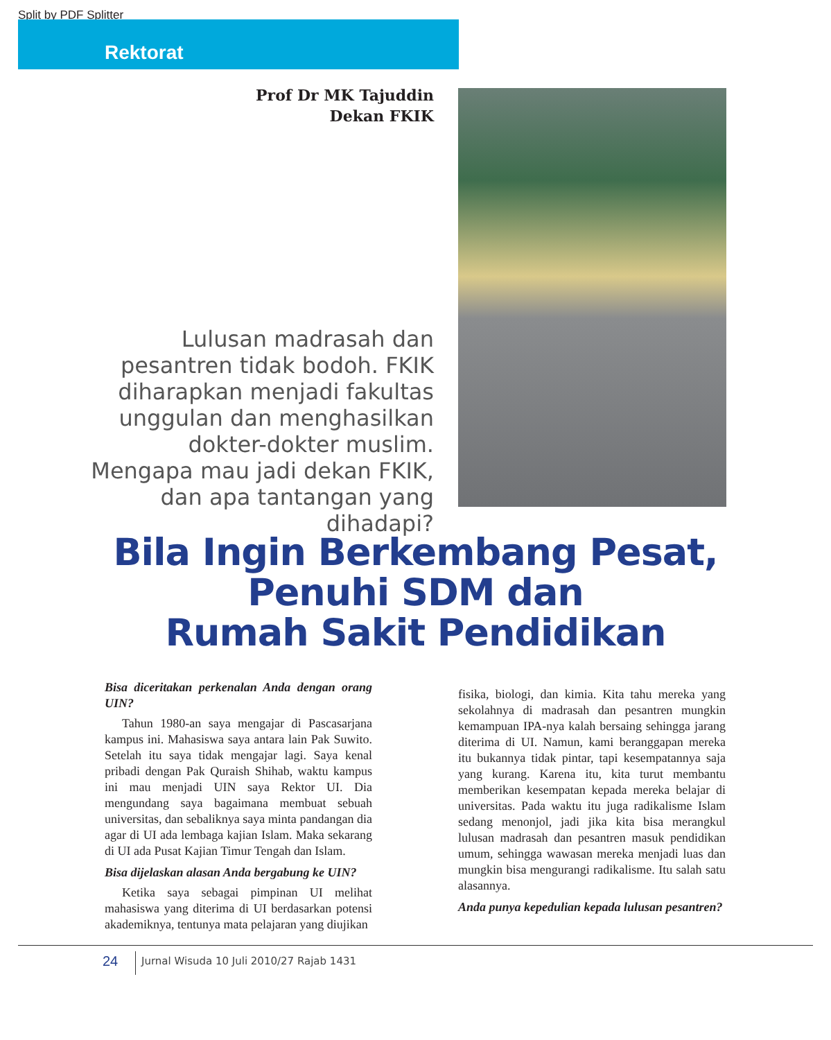Split by PDF Splitter
Rektorat
Prof Dr MK Tajuddin
Dekan FKIK
Lulusan madrasah dan pesantren tidak bodoh. FKIK diharapkan menjadi fakultas unggulan dan menghasilkan dokter-dokter muslim. Mengapa mau jadi dekan FKIK, dan apa tantangan yang dihadapi?
Bila Ingin Berkembang Pesat,
Penuhi SDM dan
Rumah Sakit Pendidikan
Bisa diceritakan perkenalan Anda dengan orang UIN?
Tahun 1980-an saya mengajar di Pascasarjana kampus ini. Mahasiswa saya antara lain Pak Suwito. Setelah itu saya tidak mengajar lagi. Saya kenal pribadi dengan Pak Quraish Shihab, waktu kampus ini mau menjadi UIN saya Rektor UI. Dia mengundang saya bagaimana membuat sebuah universitas, dan sebaliknya saya minta pandangan dia agar di UI ada lembaga kajian Islam. Maka sekarang di UI ada Pusat Kajian Timur Tengah dan Islam.
Bisa dijelaskan alasan Anda bergabung ke UIN?
Ketika saya sebagai pimpinan UI melihat mahasiswa yang diterima di UI berdasarkan potensi akademiknya, tentunya mata pelajaran yang diujikan
fisika, biologi, dan kimia. Kita tahu mereka yang sekolahnya di madrasah dan pesantren mungkin kemampuan IPA-nya kalah bersaing sehingga jarang diterima di UI. Namun, kami beranggapan mereka itu bukannya tidak pintar, tapi kesempatannya saja yang kurang. Karena itu, kita turut membantu memberikan kesempatan kepada mereka belajar di universitas. Pada waktu itu juga radikalisme Islam sedang menonjol, jadi jika kita bisa merangkul lulusan madrasah dan pesantren masuk pendidikan umum, sehingga wawasan mereka menjadi luas dan mungkin bisa mengurangi radikalisme. Itu salah satu alasannya.
Anda punya kepedulian kepada lulusan pesantren?
24
Jurnal Wisuda 10 Juli 2010/27 Rajab 1431